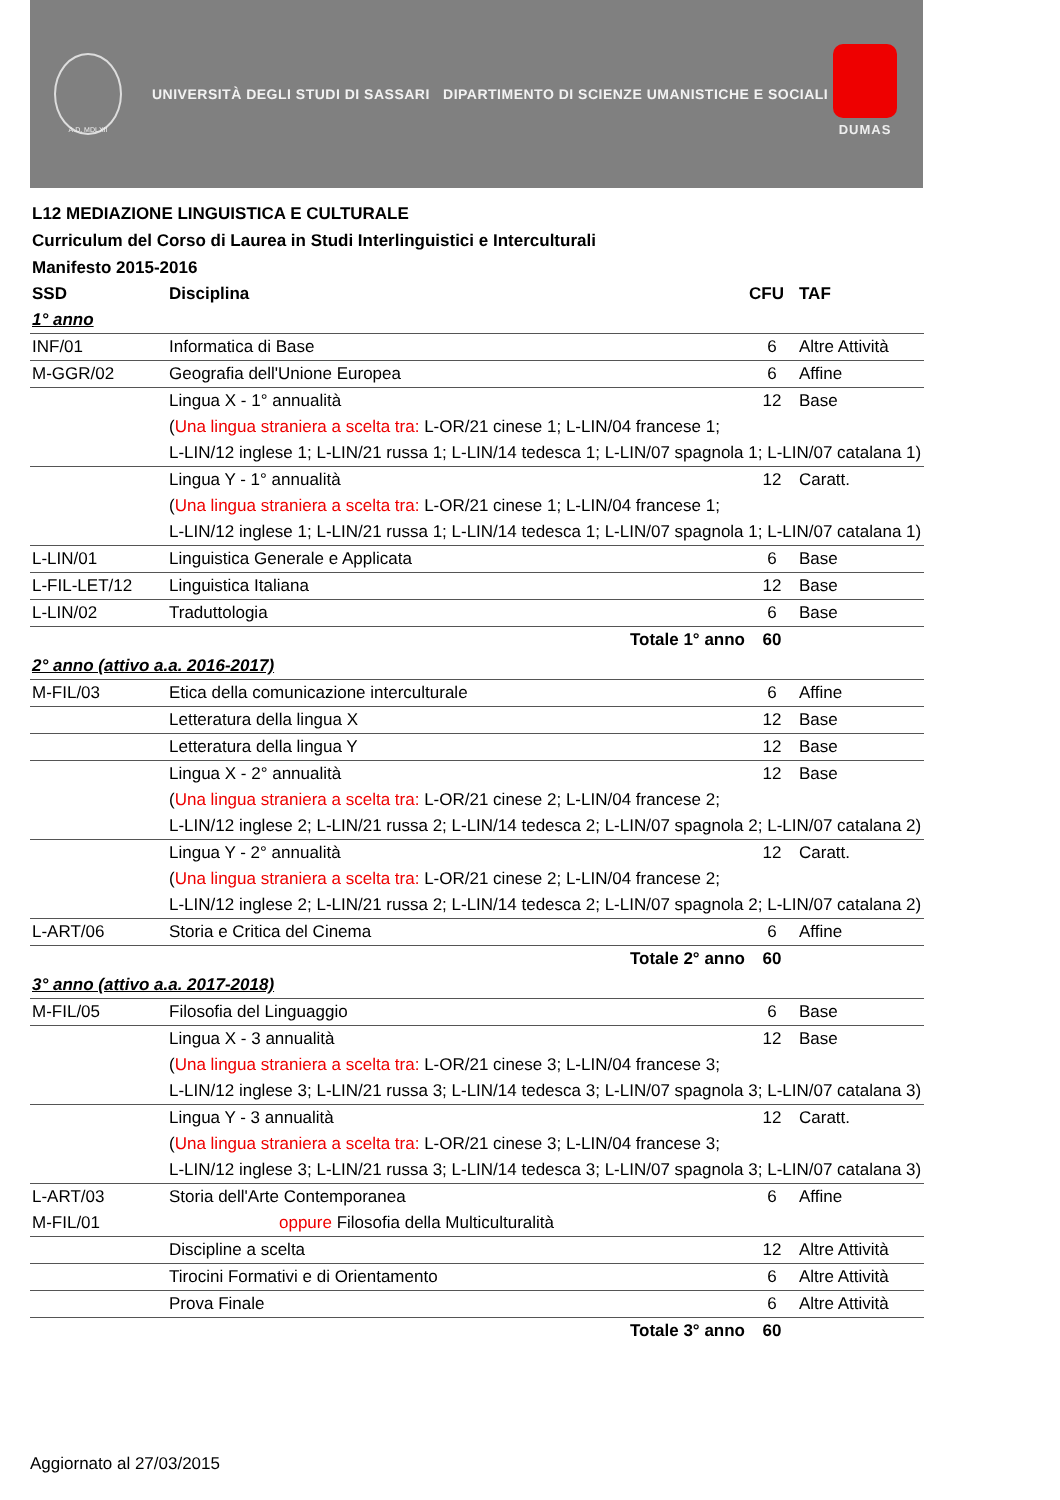A.D. MDLXII
UNIVERSITÀ DEGLI STUDI DI SASSARI DIPARTIMENTO DI SCIENZE UMANISTICHE E SOCIALI
DUMAS
L12 MEDIAZIONE LINGUISTICA E CULTURALE
Curriculum del Corso di Laurea in Studi Interlinguistici e Interculturali
Manifesto 2015-2016
| SSD | Disciplina | CFU | TAF |
| --- | --- | --- | --- |
| 1° anno | | | |
| INF/01 | Informatica di Base | 6 | Altre Attività |
| M-GGR/02 | Geografia dell'Unione Europea | 6 | Affine |
| | Lingua X - 1° annualità | 12 | Base |
| | ( Una lingua straniera a scelta tra: L-OR/21 cinese 1; L-LIN/04 francese 1; | | |
| | L-LIN/12 inglese 1; L-LIN/21 russa 1; L-LIN/14 tedesca 1; L-LIN/07 spagnola 1; L-LIN/07 catalana 1) | | |
| | Lingua Y - 1° annualità | 12 | Caratt. |
| | ( Una lingua straniera a scelta tra: L-OR/21 cinese 1; L-LIN/04 francese 1; | | |
| | L-LIN/12 inglese 1; L-LIN/21 russa 1; L-LIN/14 tedesca 1; L-LIN/07 spagnola 1; L-LIN/07 catalana 1) | | |
| L-LIN/01 | Linguistica Generale e Applicata | 6 | Base |
| L-FIL-LET/12 | Linguistica Italiana | 12 | Base |
| L-LIN/02 | Traduttologia | 6 | Base |
| | Totale 1° anno | 60 | |
| 2° anno (attivo a.a. 2016-2017) | | | |
| M-FIL/03 | Etica della comunicazione interculturale | 6 | Affine |
| | Letteratura della lingua X | 12 | Base |
| | Letteratura della lingua Y | 12 | Base |
| | Lingua X - 2° annualità | 12 | Base |
| | ( Una lingua straniera a scelta tra: L-OR/21 cinese 2; L-LIN/04 francese 2; | | |
| | L-LIN/12 inglese 2; L-LIN/21 russa 2; L-LIN/14 tedesca 2; L-LIN/07 spagnola 2; L-LIN/07 catalana 2) | | |
| | Lingua Y - 2° annualità | 12 | Caratt. |
| | ( Una lingua straniera a scelta tra: L-OR/21 cinese 2; L-LIN/04 francese 2; | | |
| | L-LIN/12 inglese 2; L-LIN/21 russa 2; L-LIN/14 tedesca 2; L-LIN/07 spagnola 2; L-LIN/07 catalana 2) | | |
| L-ART/06 | Storia e Critica del Cinema | 6 | Affine |
| | Totale 2° anno | 60 | |
| 3° anno (attivo a.a. 2017-2018) | | | |
| M-FIL/05 | Filosofia del Linguaggio | 6 | Base |
| | Lingua X - 3 annualità | 12 | Base |
| | ( Una lingua straniera a scelta tra: L-OR/21 cinese 3; L-LIN/04 francese 3; | | |
| | L-LIN/12 inglese 3; L-LIN/21 russa 3; L-LIN/14 tedesca 3; L-LIN/07 spagnola 3; L-LIN/07 catalana 3) | | |
| | Lingua Y - 3 annualità | 12 | Caratt. |
| | ( Una lingua straniera a scelta tra: L-OR/21 cinese 3; L-LIN/04 francese 3; | | |
| | L-LIN/12 inglese 3; L-LIN/21 russa 3; L-LIN/14 tedesca 3; L-LIN/07 spagnola 3; L-LIN/07 catalana 3) | | |
| L-ART/03 | Storia dell'Arte Contemporanea | 6 | Affine |
| M-FIL/01 | oppure Filosofia della Multiculturalità | | |
| | Discipline a scelta | 12 | Altre Attività |
| | Tirocini Formativi e di Orientamento | 6 | Altre Attività |
| | Prova Finale | 6 | Altre Attività |
| | Totale 3° anno | 60 | |
Aggiornato al 27/03/2015